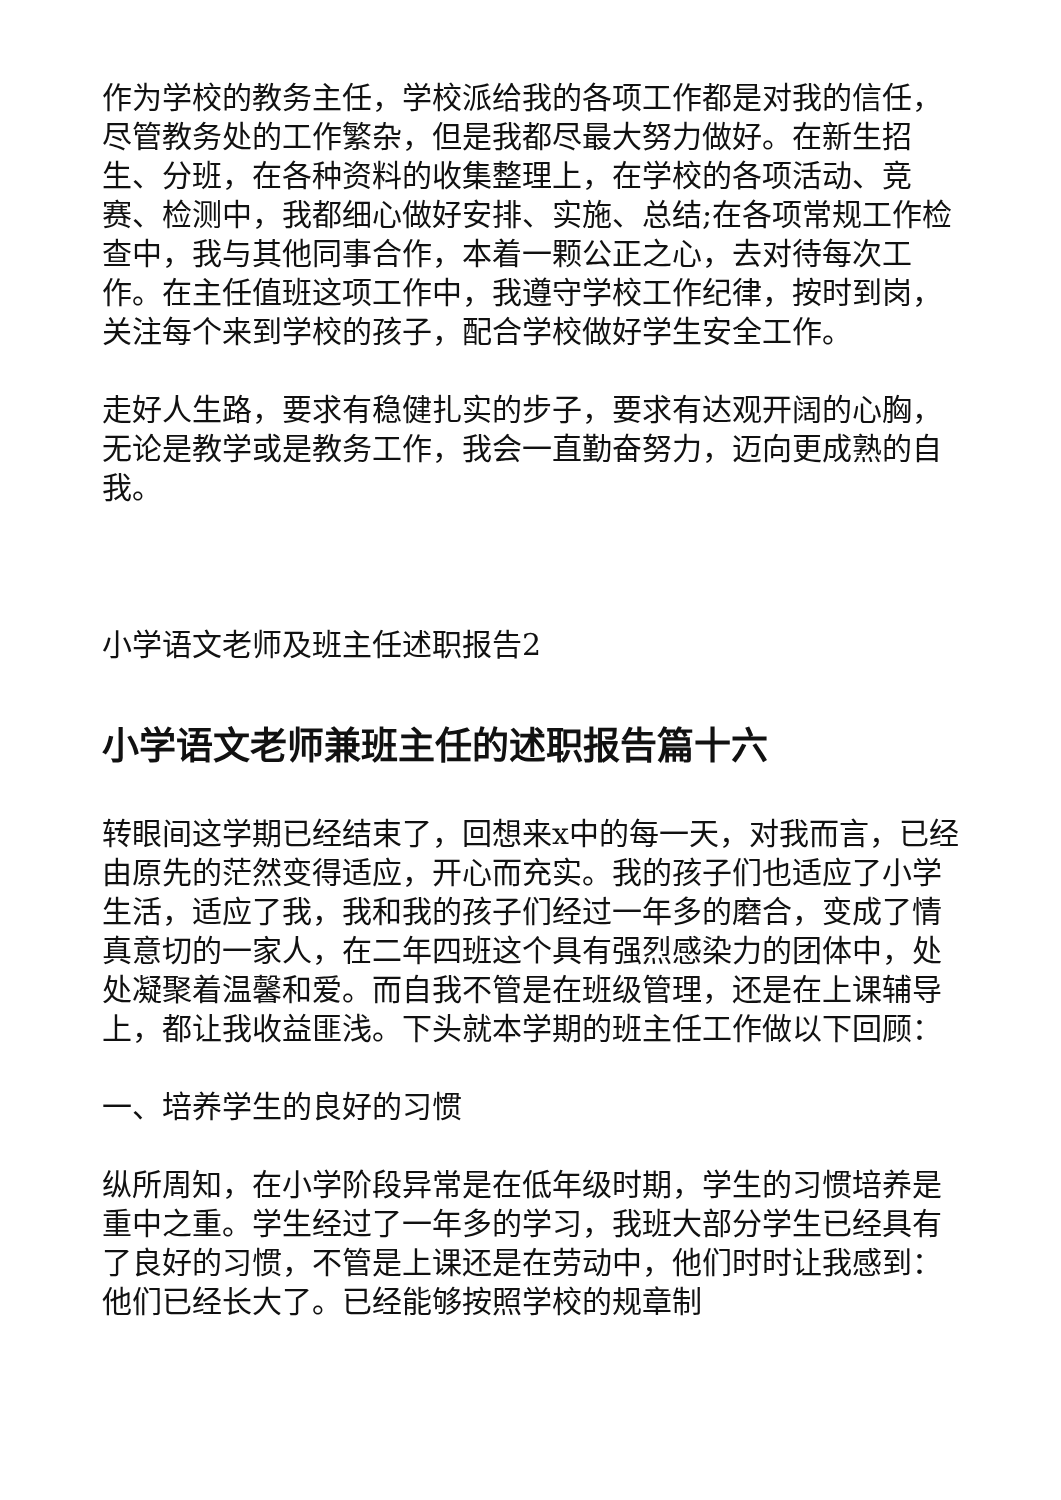作为学校的教务主任，学校派给我的各项工作都是对我的信任，尽管教务处的工作繁杂，但是我都尽最大努力做好。在新生招生、分班，在各种资料的收集整理上，在学校的各项活动、竞赛、检测中，我都细心做好安排、实施、总结;在各项常规工作检查中，我与其他同事合作，本着一颗公正之心，去对待每次工作。在主任值班这项工作中，我遵守学校工作纪律，按时到岗，关注每个来到学校的孩子，配合学校做好学生安全工作。
走好人生路，要求有稳健扎实的步子，要求有达观开阔的心胸，无论是教学或是教务工作，我会一直勤奋努力，迈向更成熟的自我。
小学语文老师及班主任述职报告2
小学语文老师兼班主任的述职报告篇十六
转眼间这学期已经结束了，回想来x中的每一天，对我而言，已经由原先的茫然变得适应，开心而充实。我的孩子们也适应了小学生活，适应了我，我和我的孩子们经过一年多的磨合，变成了情真意切的一家人，在二年四班这个具有强烈感染力的团体中，处处凝聚着温馨和爱。而自我不管是在班级管理，还是在上课辅导上，都让我收益匪浅。下头就本学期的班主任工作做以下回顾：
一、培养学生的良好的习惯
纵所周知，在小学阶段异常是在低年级时期，学生的习惯培养是重中之重。学生经过了一年多的学习，我班大部分学生已经具有了良好的习惯，不管是上课还是在劳动中，他们时时让我感到：他们已经长大了。已经能够按照学校的规章制